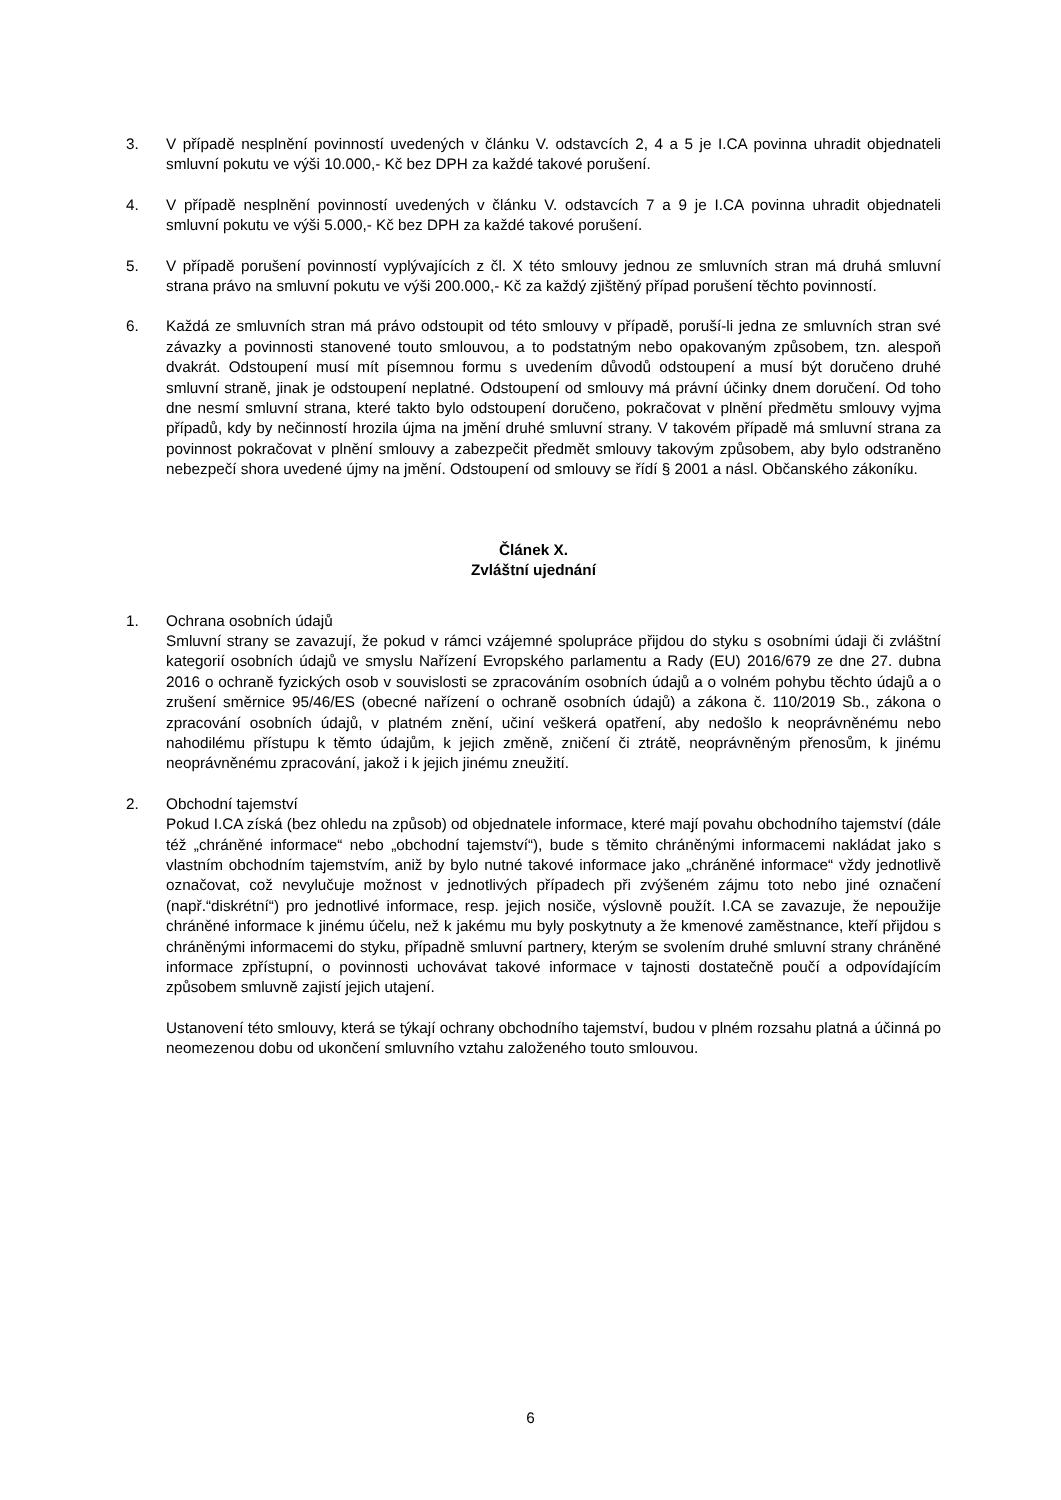3. V případě nesplnění povinností uvedených v článku V. odstavcích 2, 4 a 5 je I.CA povinna uhradit objednateli smluvní pokutu ve výši 10.000,- Kč bez DPH za každé takové porušení.
4. V případě nesplnění povinností uvedených v článku V. odstavcích 7 a 9 je I.CA povinna uhradit objednateli smluvní pokutu ve výši 5.000,- Kč bez DPH za každé takové porušení.
5. V případě porušení povinností vyplývajících z čl. X této smlouvy jednou ze smluvních stran má druhá smluvní strana právo na smluvní pokutu ve výši 200.000,- Kč za každý zjištěný případ porušení těchto povinností.
6. Každá ze smluvních stran má právo odstoupit od této smlouvy v případě, poruší-li jedna ze smluvních stran své závazky a povinnosti stanovené touto smlouvou, a to podstatným nebo opakovaným způsobem, tzn. alespoň dvakrát. Odstoupení musí mít písemnou formu s uvedením důvodů odstoupení a musí být doručeno druhé smluvní straně, jinak je odstoupení neplatné. Odstoupení od smlouvy má právní účinky dnem doručení. Od toho dne nesmí smluvní strana, které takto bylo odstoupení doručeno, pokračovat v plnění předmětu smlouvy vyjma případů, kdy by nečinností hrozila újma na jmění druhé smluvní strany. V takovém případě má smluvní strana za povinnost pokračovat v plnění smlouvy a zabezpečit předmět smlouvy takovým způsobem, aby bylo odstraněno nebezpečí shora uvedené újmy na jmění. Odstoupení od smlouvy se řídí § 2001 a násl. Občanského zákoníku.
Článek X.
Zvláštní ujednání
1. Ochrana osobních údajů
Smluvní strany se zavazují, že pokud v rámci vzájemné spolupráce přijdou do styku s osobními údaji či zvláštní kategorií osobních údajů ve smyslu Nařízení Evropského parlamentu a Rady (EU) 2016/679 ze dne 27. dubna 2016 o ochraně fyzických osob v souvislosti se zpracováním osobních údajů a o volném pohybu těchto údajů a o zrušení směrnice 95/46/ES (obecné nařízení o ochraně osobních údajů) a zákona č. 110/2019 Sb., zákona o zpracování osobních údajů, v platném znění, učiní veškerá opatření, aby nedošlo k neoprávněnému nebo nahodilému přístupu k těmto údajům, k jejich změně, zničení či ztrátě, neoprávněným přenosům, k jinému neoprávněnému zpracování, jakož i k jejich jinému zneužití.
2. Obchodní tajemství
Pokud I.CA získá (bez ohledu na způsob) od objednatele informace, které mají povahu obchodního tajemství (dále též „chráněné informace“ nebo „obchodní tajemství“), bude s těmito chráněnými informacemi nakládat jako s vlastním obchodním tajemstvím, aniž by bylo nutné takové informace jako „chráněné informace“ vždy jednotlivě označovat, což nevylučuje možnost v jednotlivých případech při zvýšeném zájmu toto nebo jiné označení (např.“diskrétní“) pro jednotlivé informace, resp. jejich nosiče, výslovně použít. I.CA se zavazuje, že nepoužije chráněné informace k jinému účelu, než k jakému mu byly poskytnuty a že kmenové zaměstnance, kteří přijdou s chráněnými informacemi do styku, případně smluvní partnery, kterým se svolením druhé smluvní strany chráněné informace zpřístupní, o povinnosti uchovávat takové informace v tajnosti dostatečně poučí a odpovídajícím způsobem smluvně zajistí jejich utajení.
Ustanovení této smlouvy, která se týkají ochrany obchodního tajemství, budou v plném rozsahu platná a účinná po neomezenou dobu od ukončení smluvního vztahu založeného touto smlouvou.
6